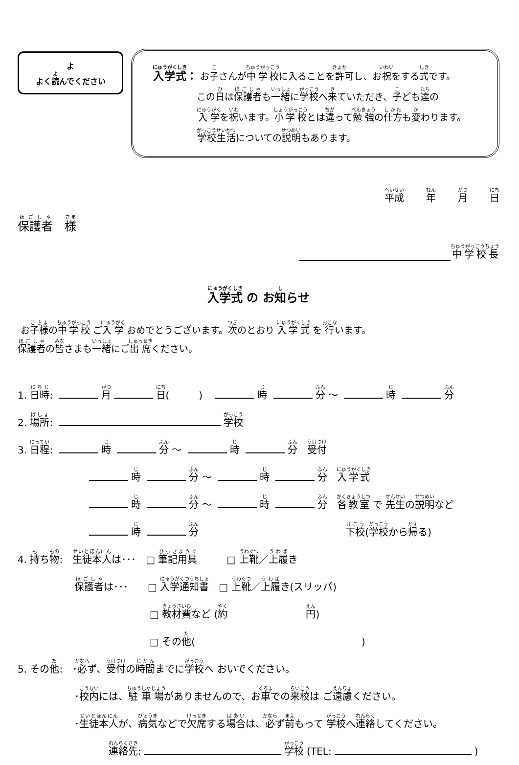よ
よく読んでください
入学式： お子さんが中学校に入ることを許可し、お祝をする式です。
この日は保護者も一緒に学校へ来ていただき、子ども達の
入学を祝います。小学校とは違って勉強の仕方も変わります。
学校生活についての説明もあります。
平成 年 月 日
保護者　様
中学校長
入学式 の お知らせ
お子様の中学校 ご入学 おめでとうございます。次のとおり 入学式 を 行います。
保護者の皆さまも一緒にご出席ください。
1. 日時: 月 日(　　　)　 時 分 ～ 時 分
2. 場所: 学校
3. 日程: 時 分 ～ 時 分　受付
時 分 ～ 時 分　入学式
時 分 ～ 時 分　各教室 で 先生の説明など
時 分 下校(学校から帰る)
4. 持ち物:　生徒本人は･･･　□ 筆記用具　　　□ 上靴／上履き
保護者は･･･　　□ 入学通知書　□ 上靴／上履き(スリッパ)
□ 教材費など (約　　　　　　　　円)
□ その他(　　　　　　　　　　　　　　　　　)
5. その他:　･必ず、受付の時間までに学校へ おいでください。
･校内には、駐車場がありませんので、お車での来校は ご遠慮ください。
･生徒本人が、病気などで欠席する場合は、必ず前もって 学校へ連絡してください。
連絡先: 学校 (TEL: )